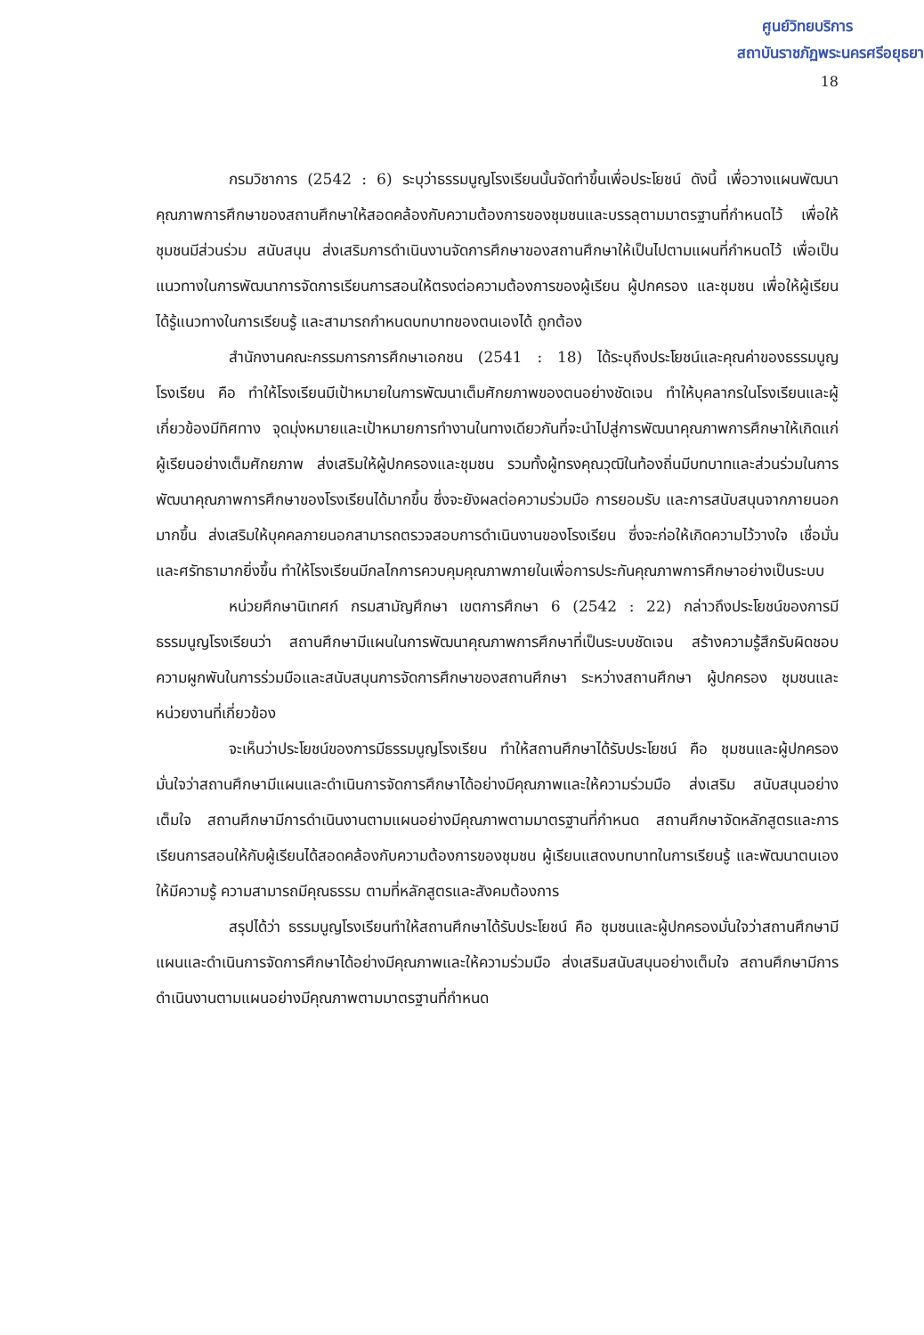ศูนย์วิทยบริการ
สถาบันราชภัฏพระนครศรีอยุธยา
18
กรมวิชาการ (2542 : 6) ระบุว่าธรรมนูญโรงเรียนนั้นจัดทำขึ้นเพื่อประโยชน์ ดังนี้ เพื่อวางแผนพัฒนาคุณภาพการศึกษาของสถานศึกษาให้สอดคล้องกับความต้องการของชุมชนและบรรลุตามมาตรฐานที่กำหนดไว้ เพื่อให้ชุมชนมีส่วนร่วม สนับสนุน ส่งเสริมการดำเนินงานจัดการศึกษาของสถานศึกษาให้เป็นไปตามแผนที่กำหนดไว้ เพื่อเป็นแนวทางในการพัฒนาการจัดการเรียนการสอนให้ตรงต่อความต้องการของผู้เรียน ผู้ปกครอง และชุมชน เพื่อให้ผู้เรียนได้รู้แนวทางในการเรียนรู้ และสามารถกำหนดบทบาทของตนเองได้ ถูกต้อง
สำนักงานคณะกรรมการการศึกษาเอกชน (2541 : 18) ได้ระบุถึงประโยชน์และคุณค่าของธรรมนูญโรงเรียน คือ ทำให้โรงเรียนมีเป้าหมายในการพัฒนาเต็มศักยภาพของตนอย่างชัดเจน ทำให้บุคลากรในโรงเรียนและผู้เกี่ยวข้องมีทิศทาง จุดมุ่งหมายและเป้าหมายการทำงานในทางเดียวกันที่จะนำไปสู่การพัฒนาคุณภาพการศึกษาให้เกิดแก่ผู้เรียนอย่างเต็มศักยภาพ ส่งเสริมให้ผู้ปกครองและชุมชน รวมทั้งผู้ทรงคุณวุฒิในท้องถิ่นมีบทบาทและส่วนร่วมในการพัฒนาคุณภาพการศึกษาของโรงเรียนได้มากขึ้น ซึ่งจะยังผลต่อความร่วมมือ การยอมรับ และการสนับสนุนจากภายนอกมากขึ้น ส่งเสริมให้บุคคลภายนอกสามารถตรวจสอบการดำเนินงานของโรงเรียน ซึ่งจะก่อให้เกิดความไว้วางใจ เชื่อมั่นและศรัทธามากยิ่งขึ้น ทำให้โรงเรียนมีกลไกการควบคุมคุณภาพภายในเพื่อการประกันคุณภาพการศึกษาอย่างเป็นระบบ
หน่วยศึกษานิเทศก์ กรมสามัญศึกษา เขตการศึกษา 6 (2542 : 22) กล่าวถึงประโยชน์ของการมีธรรมนูญโรงเรียนว่า สถานศึกษามีแผนในการพัฒนาคุณภาพการศึกษาที่เป็นระบบชัดเจน สร้างความรู้สึกรับผิดชอบ ความผูกพันในการร่วมมือและสนับสนุนการจัดการศึกษาของสถานศึกษา ระหว่างสถานศึกษา ผู้ปกครอง ชุมชนและหน่วยงานที่เกี่ยวข้อง
จะเห็นว่าประโยชน์ของการมีธรรมนูญโรงเรียน ทำให้สถานศึกษาได้รับประโยชน์ คือ ชุมชนและผู้ปกครองมั่นใจว่าสถานศึกษามีแผนและดำเนินการจัดการศึกษาได้อย่างมีคุณภาพและให้ความร่วมมือ ส่งเสริม สนับสนุนอย่างเต็มใจ สถานศึกษามีการดำเนินงานตามแผนอย่างมีคุณภาพตามมาตรฐานที่กำหนด สถานศึกษาจัดหลักสูตรและการเรียนการสอนให้กับผู้เรียนได้สอดคล้องกับความต้องการของชุมชน ผู้เรียนแสดงบทบาทในการเรียนรู้ และพัฒนาตนเองให้มีความรู้ ความสามารถมีคุณธรรม ตามที่หลักสูตรและสังคมต้องการ
สรุปได้ว่า ธรรมนูญโรงเรียนทำให้สถานศึกษาได้รับประโยชน์ คือ ชุมชนและผู้ปกครองมั่นใจว่าสถานศึกษามีแผนและดำเนินการจัดการศึกษาได้อย่างมีคุณภาพและให้ความร่วมมือ ส่งเสริมสนับสนุนอย่างเต็มใจ สถานศึกษามีการดำเนินงานตามแผนอย่างมีคุณภาพตามมาตรฐานที่กำหนด